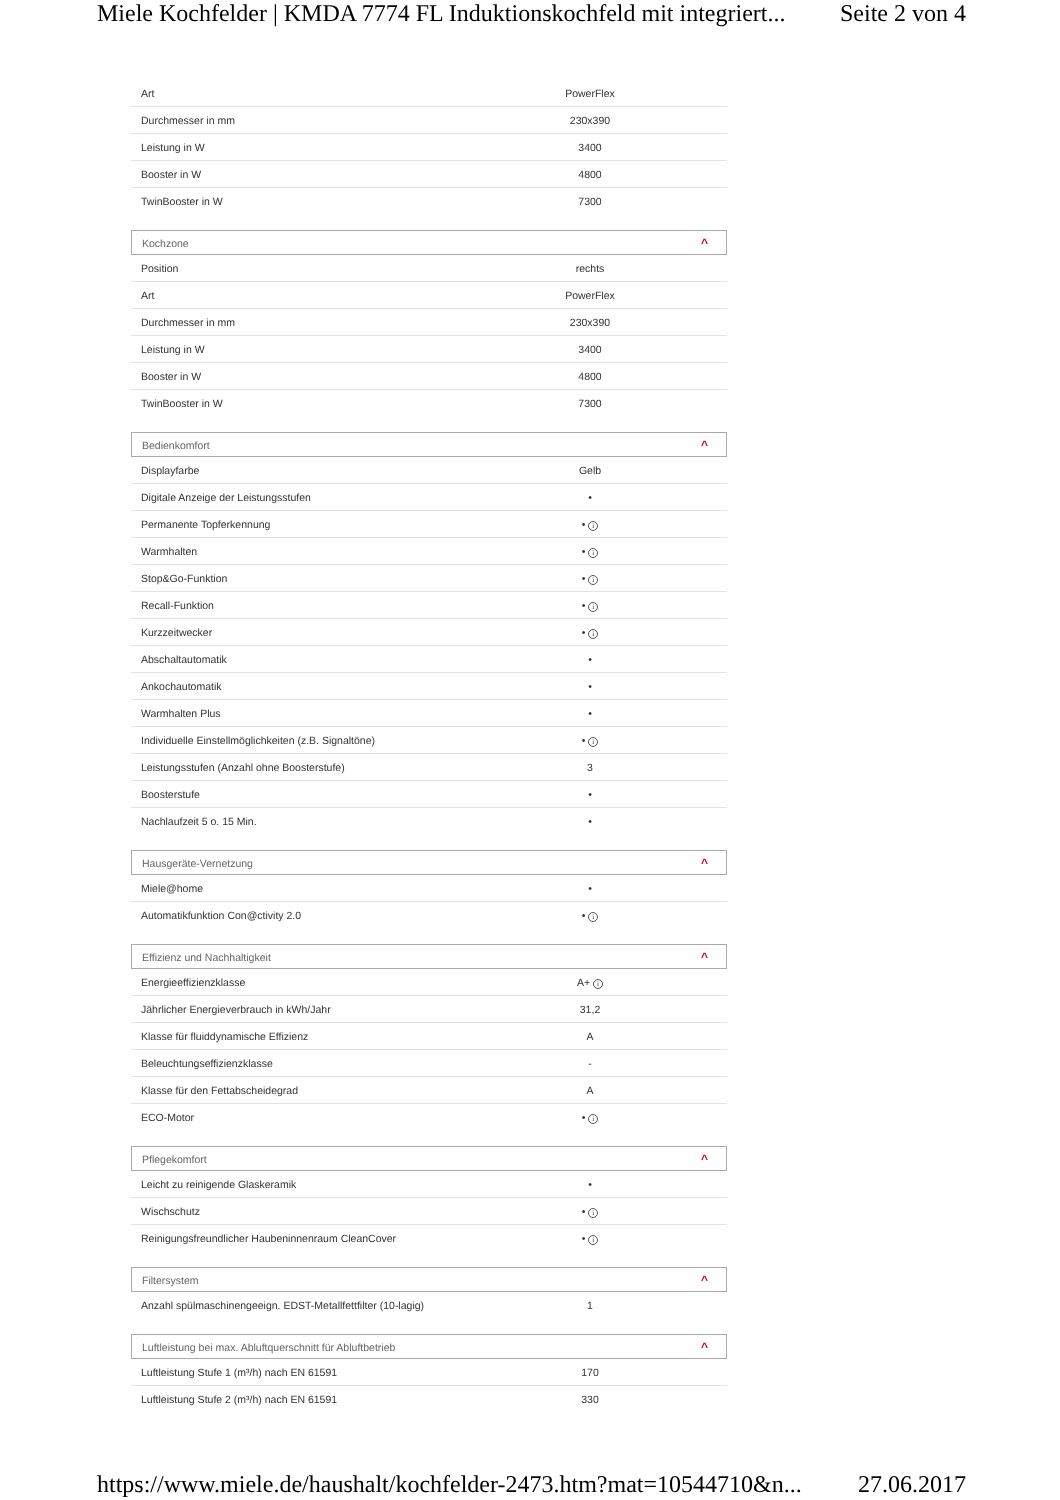Miele Kochfelder | KMDA 7774 FL Induktionskochfeld mit integriert... Seite 2 von 4
| Art | PowerFlex | |
| Durchmesser in mm | 230x390 | |
| Leistung in W | 3400 | |
| Booster in W | 4800 | |
| TwinBooster in W | 7300 | |
Kochzone ^
| Position | rechts | |
| Art | PowerFlex | |
| Durchmesser in mm | 230x390 | |
| Leistung in W | 3400 | |
| Booster in W | 4800 | |
| TwinBooster in W | 7300 | |
Bedienkomfort ^
| Displayfarbe | Gelb | |
| Digitale Anzeige der Leistungsstufen | • | |
| Permanente Topferkennung | • i | |
| Warmhalten | • i | |
| Stop&Go-Funktion | • i | |
| Recall-Funktion | • i | |
| Kurzzeitwecker | • i | |
| Abschaltautomatik | • | |
| Ankochautomatik | • | |
| Warmhalten Plus | • | |
| Individuelle Einstellmöglichkeiten (z.B. Signaltöne) | • i | |
| Leistungsstufen (Anzahl ohne Boosterstufe) | 3 | |
| Boosterstufe | • | |
| Nachlaufzeit 5 o. 15 Min. | • | |
Hausgeräte-Vernetzung ^
| Miele@home | • | |
| Automatikfunktion Con@ctivity 2.0 | • i | |
Effizienz und Nachhaltigkeit ^
| Energieeffizienzklasse | A+ i | |
| Jährlicher Energieverbrauch in kWh/Jahr | 31,2 | |
| Klasse für fluiddynamische Effizienz | A | |
| Beleuchtungseffizienzklasse | - | |
| Klasse für den Fettabscheidegrad | A | |
| ECO-Motor | • i | |
Pflegekomfort ^
| Leicht zu reinigende Glaskeramik | • | |
| Wischschutz | • i | |
| Reinigungsfreundlicher Haubeninnenraum CleanCover | • i | |
Filtersystem ^
| Anzahl spülmaschinengeeign. EDST-Metallfettfilter (10-lagig) | 1 | |
Luftleistung bei max. Abluftquerschnitt für Abluftbetrieb ^
| Luftleistung Stufe 1 (m³/h) nach EN 61591 | 170 | |
| Luftleistung Stufe 2 (m³/h) nach EN 61591 | 330 | |
https://www.miele.de/haushalt/kochfelder-2473.htm?mat=10544710&n... 27.06.2017